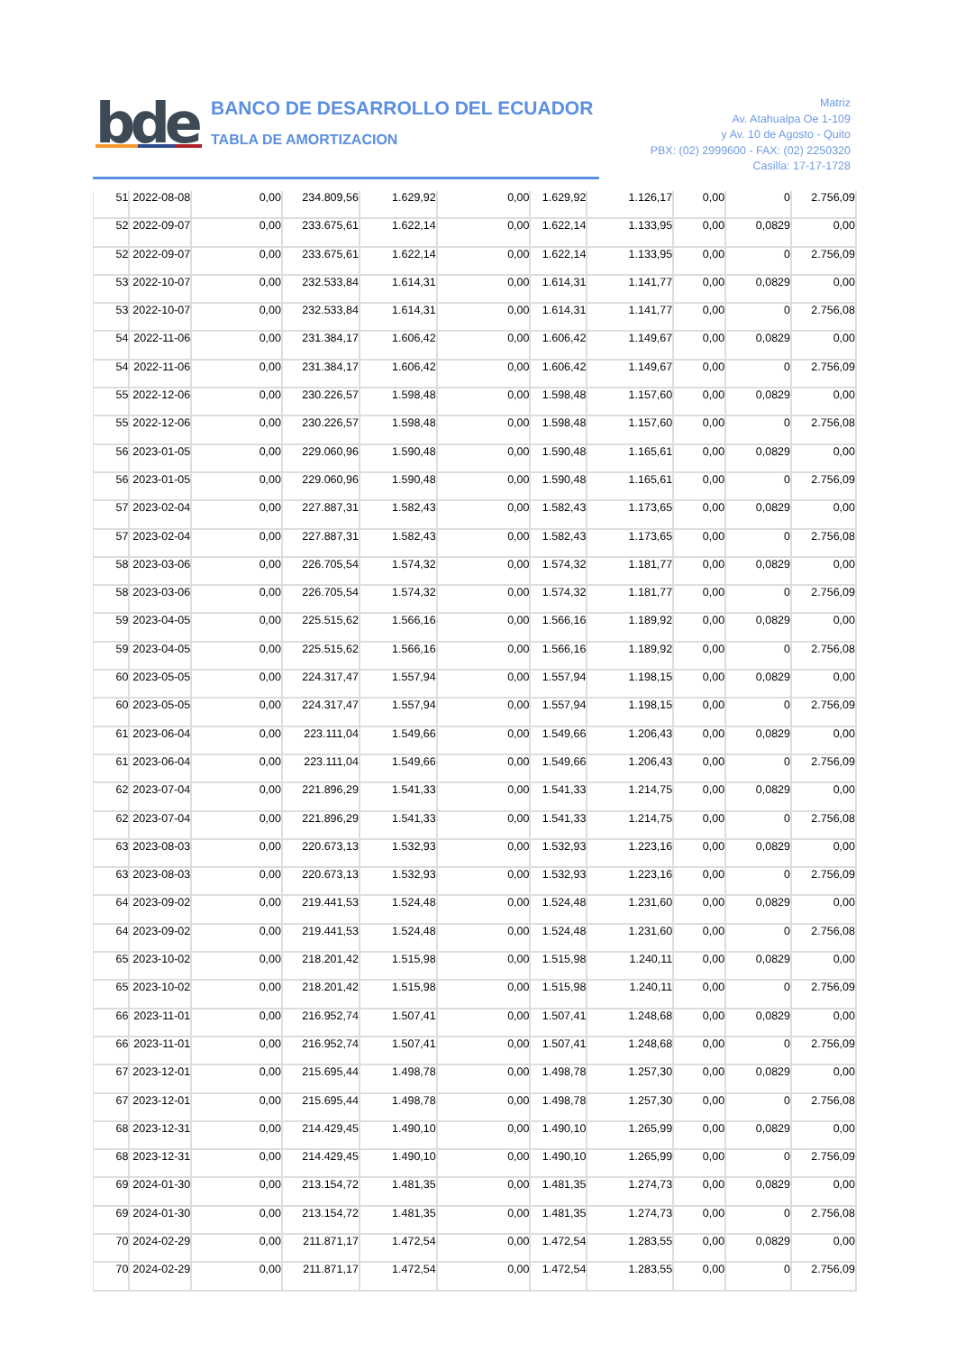bde
BANCO DE DESARROLLO DEL ECUADOR
TABLA DE AMORTIZACION
Matriz
Av. Atahualpa Oe 1-109
y Av. 10 de Agosto - Quito
PBX: (02) 2999600 - FAX: (02) 2250320
Casilla: 17-17-1728
| 51 | 2022-08-08 | 0,00 | 234.809,56 | 1.629,92 | 0,00 | 1.629,92 | 1.126,17 | 0,00 | 0 | 2.756,09 |
| 52 | 2022-09-07 | 0,00 | 233.675,61 | 1.622,14 | 0,00 | 1.622,14 | 1.133,95 | 0,00 | 0,0829 | 0,00 |
| 52 | 2022-09-07 | 0,00 | 233.675,61 | 1.622,14 | 0,00 | 1.622,14 | 1.133,95 | 0,00 | 0 | 2.756,09 |
| 53 | 2022-10-07 | 0,00 | 232.533,84 | 1.614,31 | 0,00 | 1.614,31 | 1.141,77 | 0,00 | 0,0829 | 0,00 |
| 53 | 2022-10-07 | 0,00 | 232.533,84 | 1.614,31 | 0,00 | 1.614,31 | 1.141,77 | 0,00 | 0 | 2.756,08 |
| 54 | 2022-11-06 | 0,00 | 231.384,17 | 1.606,42 | 0,00 | 1.606,42 | 1.149,67 | 0,00 | 0,0829 | 0,00 |
| 54 | 2022-11-06 | 0,00 | 231.384,17 | 1.606,42 | 0,00 | 1.606,42 | 1.149,67 | 0,00 | 0 | 2.756,09 |
| 55 | 2022-12-06 | 0,00 | 230.226,57 | 1.598,48 | 0,00 | 1.598,48 | 1.157,60 | 0,00 | 0,0829 | 0,00 |
| 55 | 2022-12-06 | 0,00 | 230.226,57 | 1.598,48 | 0,00 | 1.598,48 | 1.157,60 | 0,00 | 0 | 2.756,08 |
| 56 | 2023-01-05 | 0,00 | 229.060,96 | 1.590,48 | 0,00 | 1.590,48 | 1.165,61 | 0,00 | 0,0829 | 0,00 |
| 56 | 2023-01-05 | 0,00 | 229.060,96 | 1.590,48 | 0,00 | 1.590,48 | 1.165,61 | 0,00 | 0 | 2.756,09 |
| 57 | 2023-02-04 | 0,00 | 227.887,31 | 1.582,43 | 0,00 | 1.582,43 | 1.173,65 | 0,00 | 0,0829 | 0,00 |
| 57 | 2023-02-04 | 0,00 | 227.887,31 | 1.582,43 | 0,00 | 1.582,43 | 1.173,65 | 0,00 | 0 | 2.756,08 |
| 58 | 2023-03-06 | 0,00 | 226.705,54 | 1.574,32 | 0,00 | 1.574,32 | 1.181,77 | 0,00 | 0,0829 | 0,00 |
| 58 | 2023-03-06 | 0,00 | 226.705,54 | 1.574,32 | 0,00 | 1.574,32 | 1.181,77 | 0,00 | 0 | 2.756,09 |
| 59 | 2023-04-05 | 0,00 | 225.515,62 | 1.566,16 | 0,00 | 1.566,16 | 1.189,92 | 0,00 | 0,0829 | 0,00 |
| 59 | 2023-04-05 | 0,00 | 225.515,62 | 1.566,16 | 0,00 | 1.566,16 | 1.189,92 | 0,00 | 0 | 2.756,08 |
| 60 | 2023-05-05 | 0,00 | 224.317,47 | 1.557,94 | 0,00 | 1.557,94 | 1.198,15 | 0,00 | 0,0829 | 0,00 |
| 60 | 2023-05-05 | 0,00 | 224.317,47 | 1.557,94 | 0,00 | 1.557,94 | 1.198,15 | 0,00 | 0 | 2.756,09 |
| 61 | 2023-06-04 | 0,00 | 223.111,04 | 1.549,66 | 0,00 | 1.549,66 | 1.206,43 | 0,00 | 0,0829 | 0,00 |
| 61 | 2023-06-04 | 0,00 | 223.111,04 | 1.549,66 | 0,00 | 1.549,66 | 1.206,43 | 0,00 | 0 | 2.756,09 |
| 62 | 2023-07-04 | 0,00 | 221.896,29 | 1.541,33 | 0,00 | 1.541,33 | 1.214,75 | 0,00 | 0,0829 | 0,00 |
| 62 | 2023-07-04 | 0,00 | 221.896,29 | 1.541,33 | 0,00 | 1.541,33 | 1.214,75 | 0,00 | 0 | 2.756,08 |
| 63 | 2023-08-03 | 0,00 | 220.673,13 | 1.532,93 | 0,00 | 1.532,93 | 1.223,16 | 0,00 | 0,0829 | 0,00 |
| 63 | 2023-08-03 | 0,00 | 220.673,13 | 1.532,93 | 0,00 | 1.532,93 | 1.223,16 | 0,00 | 0 | 2.756,09 |
| 64 | 2023-09-02 | 0,00 | 219.441,53 | 1.524,48 | 0,00 | 1.524,48 | 1.231,60 | 0,00 | 0,0829 | 0,00 |
| 64 | 2023-09-02 | 0,00 | 219.441,53 | 1.524,48 | 0,00 | 1.524,48 | 1.231,60 | 0,00 | 0 | 2.756,08 |
| 65 | 2023-10-02 | 0,00 | 218.201,42 | 1.515,98 | 0,00 | 1.515,98 | 1.240,11 | 0,00 | 0,0829 | 0,00 |
| 65 | 2023-10-02 | 0,00 | 218.201,42 | 1.515,98 | 0,00 | 1.515,98 | 1.240,11 | 0,00 | 0 | 2.756,09 |
| 66 | 2023-11-01 | 0,00 | 216.952,74 | 1.507,41 | 0,00 | 1.507,41 | 1.248,68 | 0,00 | 0,0829 | 0,00 |
| 66 | 2023-11-01 | 0,00 | 216.952,74 | 1.507,41 | 0,00 | 1.507,41 | 1.248,68 | 0,00 | 0 | 2.756,09 |
| 67 | 2023-12-01 | 0,00 | 215.695,44 | 1.498,78 | 0,00 | 1.498,78 | 1.257,30 | 0,00 | 0,0829 | 0,00 |
| 67 | 2023-12-01 | 0,00 | 215.695,44 | 1.498,78 | 0,00 | 1.498,78 | 1.257,30 | 0,00 | 0 | 2.756,08 |
| 68 | 2023-12-31 | 0,00 | 214.429,45 | 1.490,10 | 0,00 | 1.490,10 | 1.265,99 | 0,00 | 0,0829 | 0,00 |
| 68 | 2023-12-31 | 0,00 | 214.429,45 | 1.490,10 | 0,00 | 1.490,10 | 1.265,99 | 0,00 | 0 | 2.756,09 |
| 69 | 2024-01-30 | 0,00 | 213.154,72 | 1.481,35 | 0,00 | 1.481,35 | 1.274,73 | 0,00 | 0,0829 | 0,00 |
| 69 | 2024-01-30 | 0,00 | 213.154,72 | 1.481,35 | 0,00 | 1.481,35 | 1.274,73 | 0,00 | 0 | 2.756,08 |
| 70 | 2024-02-29 | 0,00 | 211.871,17 | 1.472,54 | 0,00 | 1.472,54 | 1.283,55 | 0,00 | 0,0829 | 0,00 |
| 70 | 2024-02-29 | 0,00 | 211.871,17 | 1.472,54 | 0,00 | 1.472,54 | 1.283,55 | 0,00 | 0 | 2.756,09 |